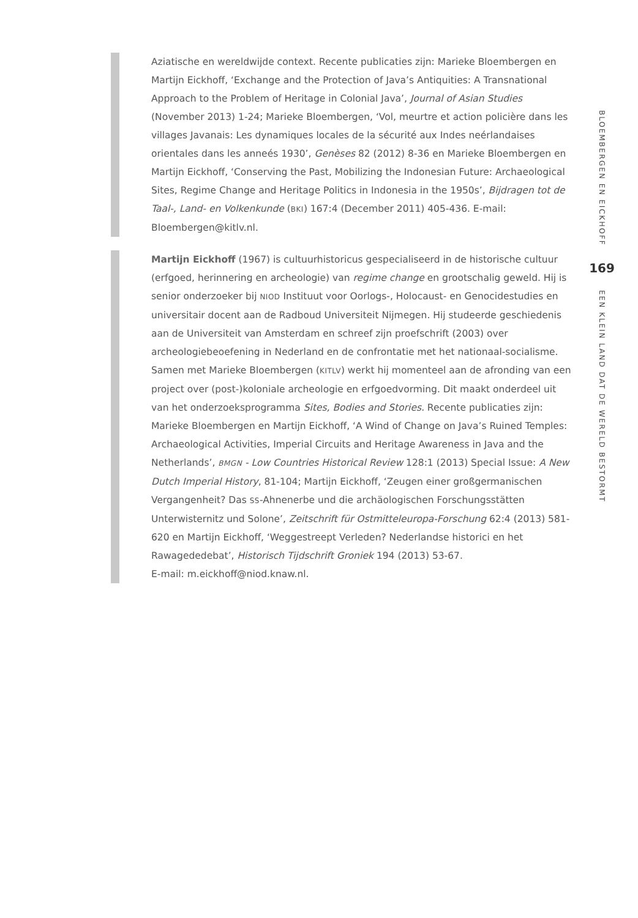Aziatische en wereldwijde context. Recente publicaties zijn: Marieke Bloembergen en Martijn Eickhoff, ‘Exchange and the Protection of Java’s Antiquities: A Transnational Approach to the Problem of Heritage in Colonial Java’, Journal of Asian Studies (November 2013) 1-24; Marieke Bloembergen, ‘Vol, meurtre et action policière dans les villages Javanais: Les dynamiques locales de la sécurité aux Indes neérlandaises orientales dans les anneés 1930’, Genèses 82 (2012) 8-36 en Marieke Bloembergen en Martijn Eickhoff, ‘Conserving the Past, Mobilizing the Indonesian Future: Archaeological Sites, Regime Change and Heritage Politics in Indonesia in the 1950s’, Bijdragen tot de Taal-, Land- en Volkenkunde (BKI) 167:4 (December 2011) 405-436. E-mail: Bloembergen@kitlv.nl.
Martijn Eickhoff (1967) is cultuurhistoricus gespecialiseerd in de historische cultuur (erfgoed, herinnering en archeologie) van regime change en grootschalig geweld. Hij is senior onderzoeker bij NIOD Instituut voor Oorlogs-, Holocaust- en Genocidestudies en universitair docent aan de Radboud Universiteit Nijmegen. Hij studeerde geschiedenis aan de Universiteit van Amsterdam en schreef zijn proefschrift (2003) over archeologiebeoefening in Nederland en de confrontatie met het nationaal-socialisme. Samen met Marieke Bloembergen (KITLV) werkt hij momenteel aan de afronding van een project over (post-)koloniale archeologie en erfgoedvorming. Dit maakt onderdeel uit van het onderzoeksprogramma Sites, Bodies and Stories. Recente publicaties zijn: Marieke Bloembergen en Martijn Eickhoff, ‘A Wind of Change on Java’s Ruined Temples: Archaeological Activities, Imperial Circuits and Heritage Awareness in Java and the Netherlands’, BMGN - Low Countries Historical Review 128:1 (2013) Special Issue: A New Dutch Imperial History, 81-104; Martijn Eickhoff, ‘Zeugen einer großgermanischen Vergangenheit? Das SS-Ahnenerbe und die archäologischen Forschungsstätten Unterwisternitz und Solone’, Zeitschrift für Ostmitteleuropa-Forschung 62:4 (2013) 581-620 en Martijn Eickhoff, ‘Weggestreept Verleden? Nederlandse historici en het Rawagededebat’, Historisch Tijdschrift Groniek 194 (2013) 53-67.
E-mail: m.eickhoff@niod.knaw.nl.
BLOEMBERGEN EN EICKHOFF
169
EEN KLEIN LAND DAT DE WERELD BESTORMT